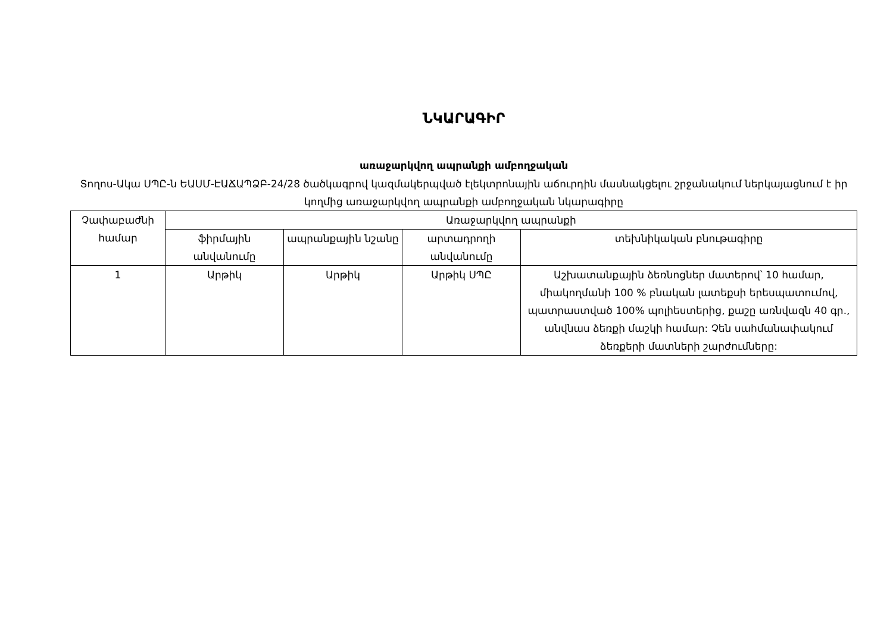ՆԿԱՐԱԳԻՐ
առաջարկվող ապրանքի ամբողջական
Տողոս-Ակա ՍՊԸ-ն ԵԱՍՄ-ԷԱՃԱՊՁԲ-24/28 ծածկագրով կազմակերպված էլեկտրոնային աճուրդին մասնակցելու շրջանակում ներկայացնում է իր կողմից առաջարկվող ապրանքի ամբողջական նկարագիրը
| Չափաբաժնի համար | Առաջարկվող ապրանքի | | | |
| --- | --- | --- | --- | --- |
| | ֆիրմային անվանումը | ապրանքային նշանը | արտադրողի անվանումը | տեխնիկական բնութագիրը |
| 1 | Արթիկ | Արթիկ | Արթիկ ՍՊԸ | Աշխատանքային ձեռնոցներ մատերով՝ 10 համար, միակողմանի 100 % բնական լատեքսի երեսպատումով, պատրաստված 100% պոլիեստերից, քաշը առնվազն 40 գր., անվնաս ձեռքի մաշկի համար: Չեն սահմանափակում ձեռքերի մատների շարժումները: |